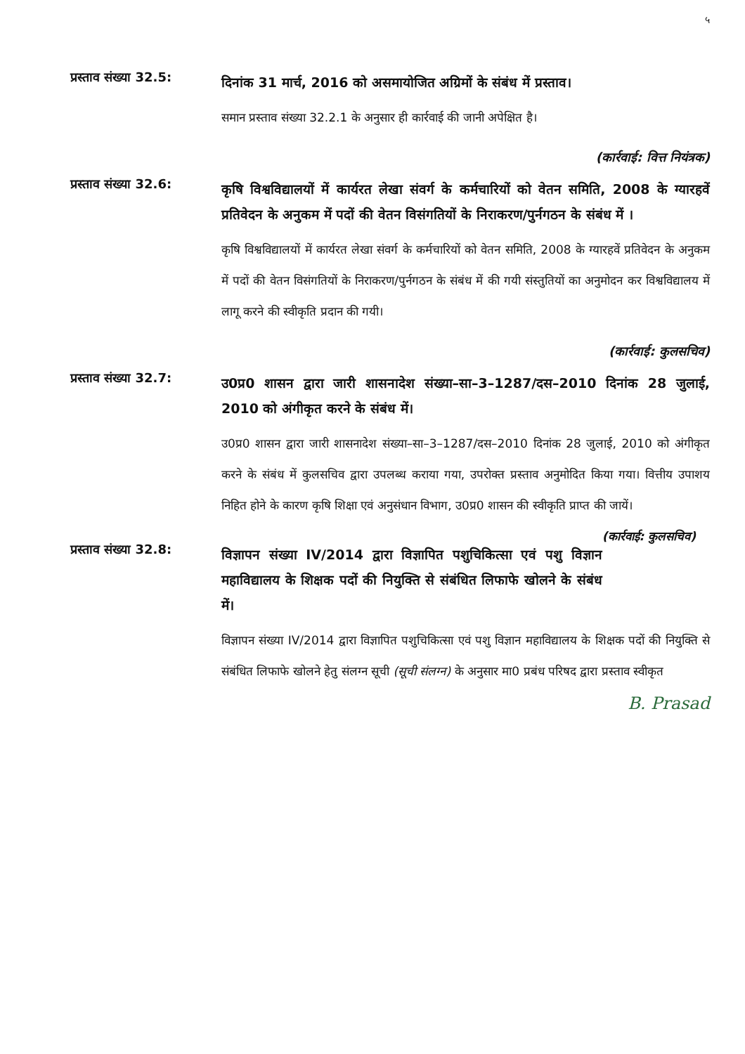५
प्रस्ताव संख्या 32.5:
दिनांक 31 मार्च, 2016 को असमायोजित अग्रिमों के संबंध में प्रस्ताव।
समान प्रस्ताव संख्या 32.2.1 के अनुसार ही कार्रवाई की जानी अपेक्षित है।
(कार्रवाई: वित्त नियंत्रक)
प्रस्ताव संख्या 32.6:
कृषि विश्वविद्यालयों में कार्यरत लेखा संवर्ग के कर्मचारियों को वेतन समिति, 2008 के ग्यारहवें प्रतिवेदन के अनुकम में पदों की वेतन विसंगतियों के निराकरण/पुर्नगठन के संबंध में ।
कृषि विश्वविद्यालयों में कार्यरत लेखा संवर्ग के कर्मचारियों को वेतन समिति, 2008 के ग्यारहवें प्रतिवेदन के अनुकम में पदों की वेतन विसंगतियों के निराकरण/पुर्नगठन के संबंध में की गयी संस्तुतियों का अनुमोदन कर विश्वविद्यालय में लागू करने की स्वीकृति प्रदान की गयी।
(कार्रवाई: कुलसचिव)
प्रस्ताव संख्या 32.7:
उ0प्र0 शासन द्वारा जारी शासनादेश संख्या–सा–3–1287/दस–2010 दिनांक 28 जुलाई, 2010 को अंगीकृत करने के संबंध में।
उ0प्र0 शासन द्वारा जारी शासनादेश संख्या–सा–3–1287/दस–2010 दिनांक 28 जुलाई, 2010 को अंगीकृत करने के संबंध में कुलसचिव द्वारा उपलब्ध कराया गया, उपरोक्त प्रस्ताव अनुमोदित किया गया। वित्तीय उपाशय निहित होने के कारण कृषि शिक्षा एवं अनुसंधान विभाग, उ0प्र0 शासन की स्वीकृति प्राप्त की जायें। (कार्रवाई: कुलसचिव)
प्रस्ताव संख्या 32.8:
विज्ञापन संख्या IV/2014 द्वारा विज्ञापित पशुचिकित्सा एवं पशु विज्ञान महाविद्यालय के शिक्षक पदों की नियुक्ति से संबंधित लिफाफे खोलने के संबंध में।
विज्ञापन संख्या IV/2014 द्वारा विज्ञापित पशुचिकित्सा एवं पशु विज्ञान महाविद्यालय के शिक्षक पदों की नियुक्ति से संबंधित लिफाफे खोलने हेतु संलग्न सूची (सूची संलग्न) के अनुसार मा0 प्रबंध परिषद द्वारा प्रस्ताव स्वीकृत
B. Prasad